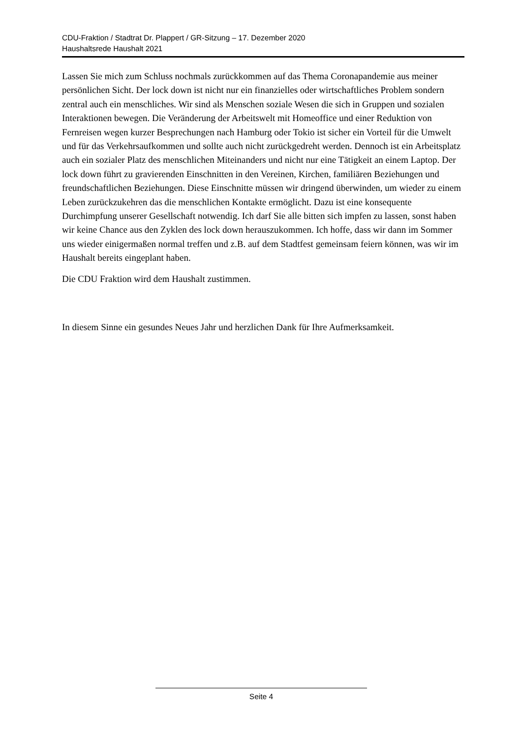CDU-Fraktion / Stadtrat Dr. Plappert / GR-Sitzung – 17. Dezember 2020
Haushaltsrede Haushalt 2021
Lassen Sie mich zum Schluss nochmals zurückkommen auf das Thema Coronapandemie aus meiner persönlichen Sicht. Der lock down ist nicht nur ein finanzielles oder wirtschaftliches Problem sondern zentral auch ein menschliches. Wir sind als Menschen soziale Wesen die sich in Gruppen und sozialen Interaktionen bewegen. Die Veränderung der Arbeitswelt mit Homeoffice und einer Reduktion von Fernreisen wegen kurzer Besprechungen nach Hamburg oder Tokio ist sicher ein Vorteil für die Umwelt und für das Verkehrsaufkommen und sollte auch nicht zurückgedreht werden. Dennoch ist ein Arbeitsplatz auch ein sozialer Platz des menschlichen Miteinanders und nicht nur eine Tätigkeit an einem Laptop. Der lock down führt zu gravierenden Einschnitten in den Vereinen, Kirchen, familiären Beziehungen und freundschaftlichen Beziehungen. Diese Einschnitte müssen wir dringend überwinden, um wieder zu einem Leben zurückzukehren das die menschlichen Kontakte ermöglicht. Dazu ist eine konsequente Durchimpfung unserer Gesellschaft notwendig. Ich darf Sie alle bitten sich impfen zu lassen, sonst haben wir keine Chance aus den Zyklen des lock down herauszukommen. Ich hoffe, dass wir dann im Sommer uns wieder einigermaßen normal treffen und z.B. auf dem Stadtfest gemeinsam feiern können, was wir im Haushalt bereits eingeplant haben.
Die CDU Fraktion wird dem Haushalt zustimmen.
In diesem Sinne ein gesundes Neues Jahr und herzlichen Dank für Ihre Aufmerksamkeit.
Seite 4